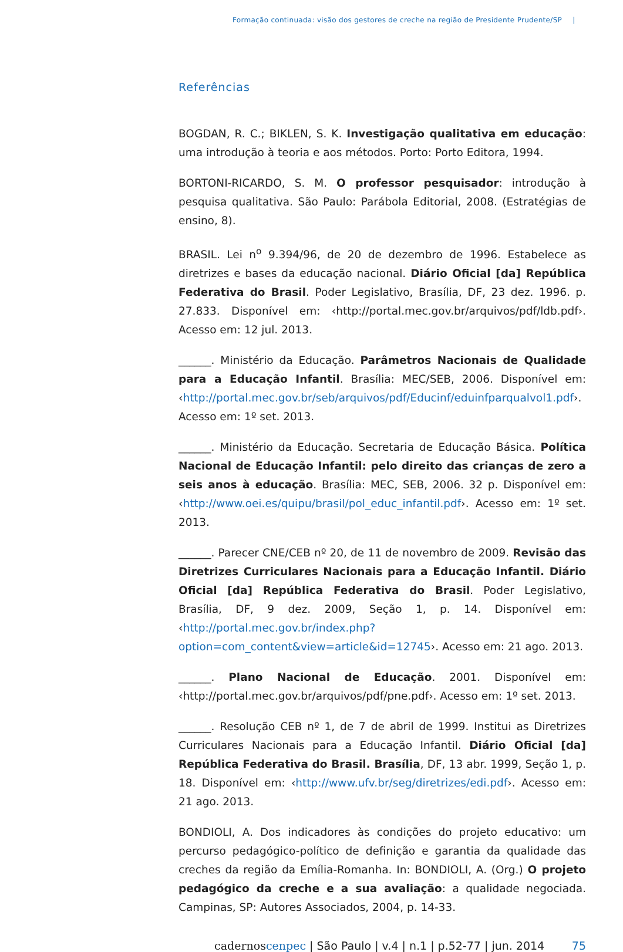Formação continuada: visão dos gestores de creche na região de Presidente Prudente/SP |
Referências
BOGDAN, R. C.; BIKLEN, S. K. Investigação qualitativa em educação: uma introdução à teoria e aos métodos. Porto: Porto Editora, 1994.
BORTONI-RICARDO, S. M. O professor pesquisador: introdução à pesquisa qualitativa. São Paulo: Parábola Editorial, 2008. (Estratégias de ensino, 8).
BRASIL. Lei n<sup>o</sup> 9.394/96, de 20 de dezembro de 1996. Estabelece as diretrizes e bases da educação nacional. Diário Oficial [da] República Federativa do Brasil. Poder Legislativo, Brasília, DF, 23 dez. 1996. p. 27.833. Disponível em: ‹http://portal.mec.gov.br/arquivos/pdf/ldb.pdf›. Acesso em: 12 jul. 2013.
______. Ministério da Educação. Parâmetros Nacionais de Qualidade para a Educação Infantil. Brasília: MEC/SEB, 2006. Disponível em: ‹http://portal.mec.gov.br/seb/arquivos/pdf/Educinf/eduinfparqualvol1.pdf›. Acesso em: 1º set. 2013.
______. Ministério da Educação. Secretaria de Educação Básica. Política Nacional de Educação Infantil: pelo direito das crianças de zero a seis anos à educação. Brasília: MEC, SEB, 2006. 32 p. Disponível em: ‹http://www.oei.es/quipu/brasil/pol_educ_infantil.pdf›. Acesso em: 1º set. 2013.
______. Parecer CNE/CEB nº 20, de 11 de novembro de 2009. Revisão das Diretrizes Curriculares Nacionais para a Educação Infantil. Diário Oficial [da] República Federativa do Brasil. Poder Legislativo, Brasília, DF, 9 dez. 2009, Seção 1, p. 14. Disponível em: ‹http://portal.mec.gov.br/index.php?option=com_content&view=article&id=12745›. Acesso em: 21 ago. 2013.
______. Plano Nacional de Educação. 2001. Disponível em: ‹http://portal.mec.gov.br/arquivos/pdf/pne.pdf›. Acesso em: 1º set. 2013.
______. Resolução CEB nº 1, de 7 de abril de 1999. Institui as Diretrizes Curriculares Nacionais para a Educação Infantil. Diário Oficial [da] República Federativa do Brasil. Brasília, DF, 13 abr. 1999, Seção 1, p. 18. Disponível em: ‹http://www.ufv.br/seg/diretrizes/edi.pdf›. Acesso em: 21 ago. 2013.
BONDIOLI, A. Dos indicadores às condições do projeto educativo: um percurso pedagógico-político de definição e garantia da qualidade das creches da região da Emília-Romanha. In: BONDIOLI, A. (Org.) O projeto pedagógico da creche e a sua avaliação: a qualidade negociada. Campinas, SP: Autores Associados, 2004, p. 14-33.
cadernoscenpec | São Paulo | v.4 | n.1 | p.52-77 | jun. 2014 75